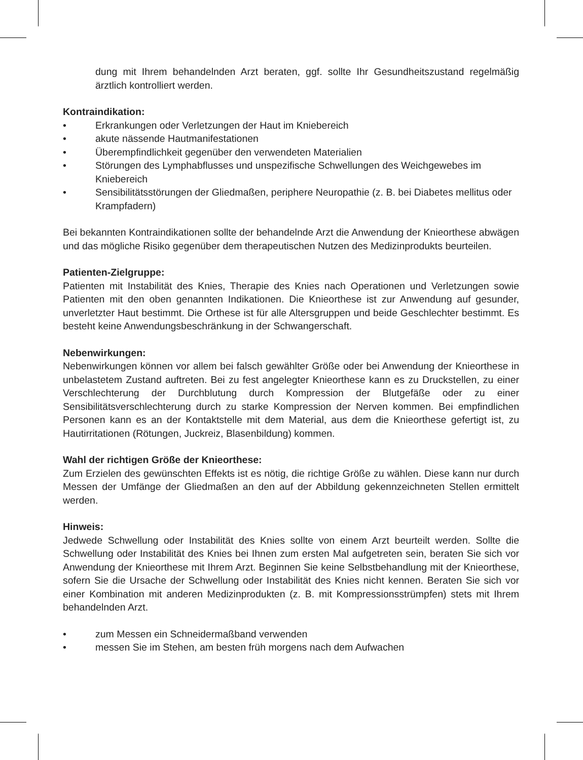dung mit Ihrem behandelnden Arzt beraten, ggf. sollte Ihr Gesundheitszustand regelmäßig ärztlich kontrolliert werden.
Kontraindikation:
• Erkrankungen oder Verletzungen der Haut im Kniebereich
• akute nässende Hautmanifestationen
• Überempfindlichkeit gegenüber den verwendeten Materialien
• Störungen des Lymphabflusses und unspezifische Schwellungen des Weichgewebes im Kniebereich
• Sensibilitätsstörungen der Gliedmaßen, periphere Neuropathie (z. B. bei Diabetes mellitus oder Krampfadern)
Bei bekannten Kontraindikationen sollte der behandelnde Arzt die Anwendung der Knieorthese abwägen und das mögliche Risiko gegenüber dem therapeutischen Nutzen des Medizinprodukts beurteilen.
Patienten-Zielgruppe:
Patienten mit Instabilität des Knies, Therapie des Knies nach Operationen und Verletzungen sowie Patienten mit den oben genannten Indikationen. Die Knieorthese ist zur Anwendung auf gesunder, unverletzter Haut bestimmt. Die Orthese ist für alle Altersgruppen und beide Geschlechter bestimmt. Es besteht keine Anwendungsbeschränkung in der Schwangerschaft.
Nebenwirkungen:
Nebenwirkungen können vor allem bei falsch gewählter Größe oder bei Anwendung der Knieorthese in unbelastetem Zustand auftreten. Bei zu fest angelegter Knieorthese kann es zu Druckstellen, zu einer Verschlechterung der Durchblutung durch Kompression der Blutgefäße oder zu einer Sensibilitätsverschlechterung durch zu starke Kompression der Nerven kommen. Bei empfindlichen Personen kann es an der Kontaktstelle mit dem Material, aus dem die Knieorthese gefertigt ist, zu Hautirritationen (Rötungen, Juckreiz, Blasenbildung) kommen.
Wahl der richtigen Größe der Knieorthese:
Zum Erzielen des gewünschten Effekts ist es nötig, die richtige Größe zu wählen. Diese kann nur durch Messen der Umfänge der Gliedmaßen an den auf der Abbildung gekennzeichneten Stellen ermittelt werden.
Hinweis:
Jedwede Schwellung oder Instabilität des Knies sollte von einem Arzt beurteilt werden. Sollte die Schwellung oder Instabilität des Knies bei Ihnen zum ersten Mal aufgetreten sein, beraten Sie sich vor Anwendung der Knieorthese mit Ihrem Arzt. Beginnen Sie keine Selbstbehandlung mit der Knieorthese, sofern Sie die Ursache der Schwellung oder Instabilität des Knies nicht kennen. Beraten Sie sich vor einer Kombination mit anderen Medizinprodukten (z. B. mit Kompressionsstrümpfen) stets mit Ihrem behandelnden Arzt.
• zum Messen ein Schneidermaßband verwenden
• messen Sie im Stehen, am besten früh morgens nach dem Aufwachen